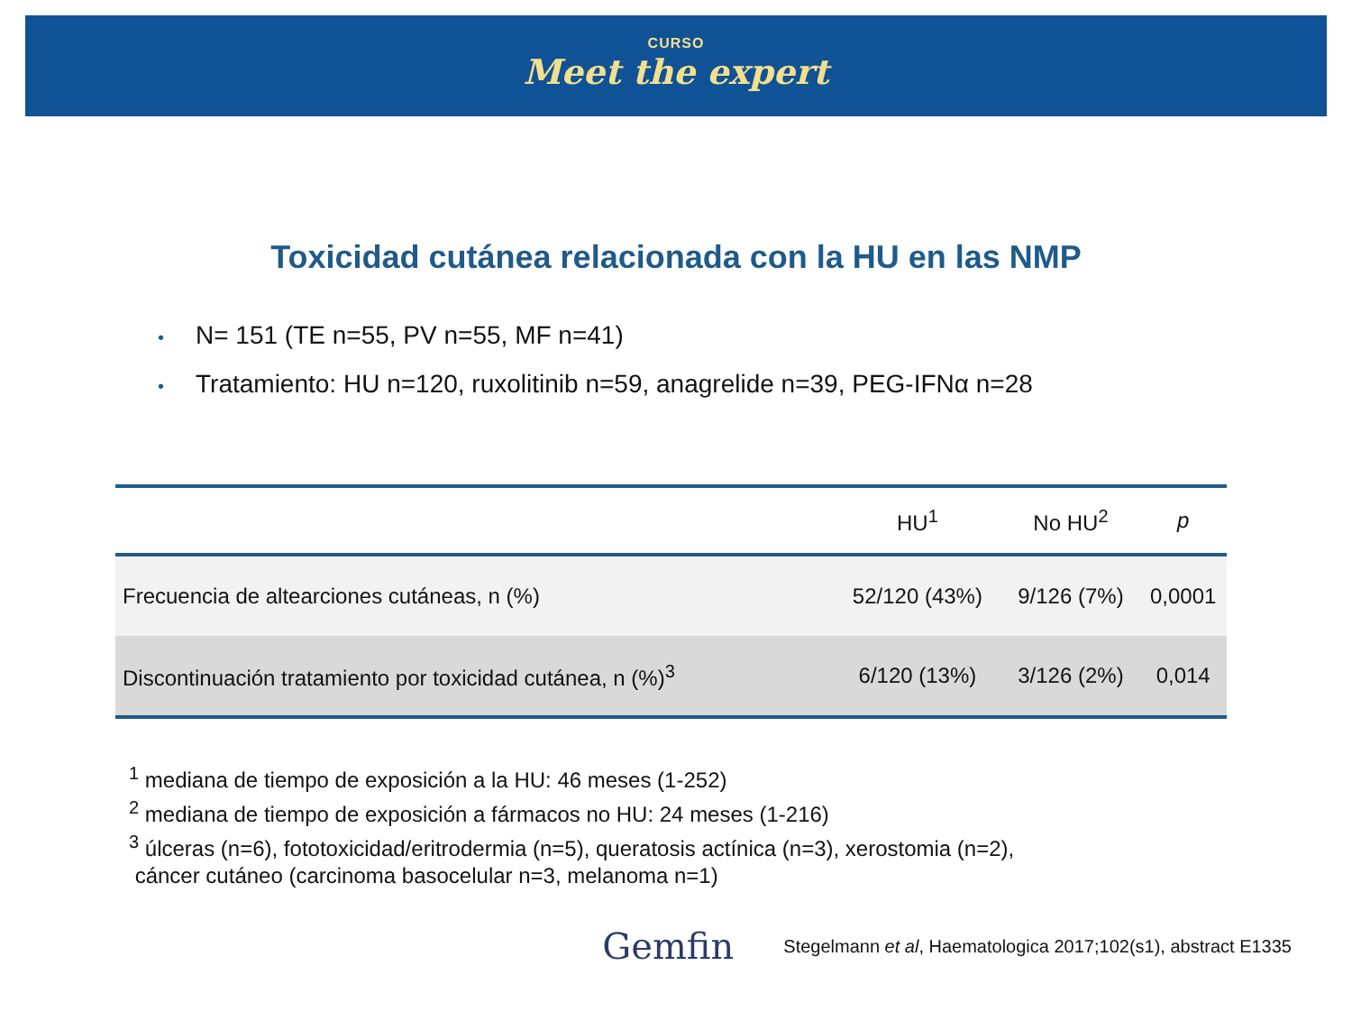CURSO
Meet the expert
Toxicidad cutánea relacionada con la HU en las NMP
• N= 151 (TE n=55, PV n=55, MF n=41)
• Tratamiento: HU n=120, ruxolitinib n=59, anagrelide n=39, PEG-IFNα n=28
| | HU<sup>1</sup> | No HU<sup>2</sup> | p |
| --- | --- | --- | --- |
| Frecuencia de altearciones cutáneas, n (%) | 52/120 (43%) | 9/126 (7%) | 0,0001 |
| Discontinuación tratamiento por toxicidad cutánea, n (%)<sup>3</sup> | 6/120 (13%) | 3/126 (2%) | 0,014 |
<sup>1</sup> mediana de tiempo de exposición a la HU: 46 meses (1-252)
<sup>2</sup> mediana de tiempo de exposición a fármacos no HU: 24 meses (1-216)
<sup>3</sup> úlceras (n=6), fototoxicidad/eritrodermia (n=5), queratosis actínica (n=3), xerostomia (n=2),
cáncer cutáneo (carcinoma basocelular n=3, melanoma n=1)
Gemfin Stegelmann et al, Haematologica 2017;102(s1), abstract E1335